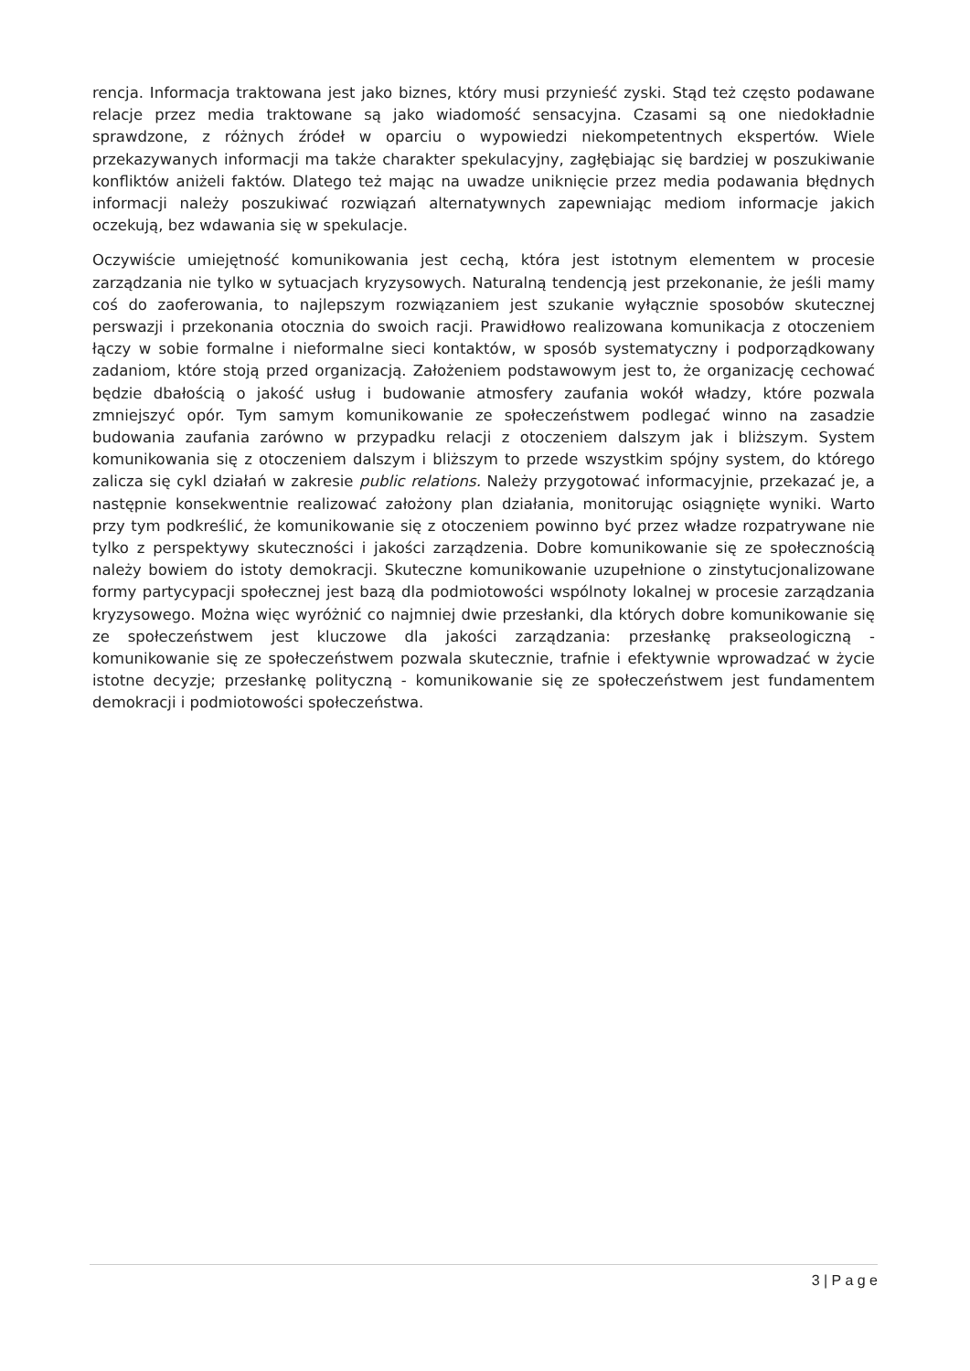rencja. Informacja traktowana jest jako biznes, który musi przynieść zyski. Stąd też często podawane relacje przez media traktowane są jako wiadomość sensacyjna. Czasami są one niedokładnie sprawdzone, z różnych źródeł w oparciu o wypowiedzi niekompetentnych ekspertów. Wiele przekazywanych informacji ma także charakter spekulacyjny, zagłębiając się bardziej w poszukiwanie konfliktów aniżeli faktów. Dlatego też mając na uwadze uniknięcie przez media podawania błędnych informacji należy poszukiwać rozwiązań alternatywnych zapewniając mediom informacje jakich oczekują, bez wdawania się w spekulacje.
Oczywiście umiejętność komunikowania jest cechą, która jest istotnym elementem w procesie zarządzania nie tylko w sytuacjach kryzysowych. Naturalną tendencją jest przekonanie, że jeśli mamy coś do zaoferowania, to najlepszym rozwiązaniem jest szukanie wyłącznie sposobów skutecznej perswazji i przekonania otocznia do swoich racji. Prawidłowo realizowana komunikacja z otoczeniem łączy w sobie formalne i nieformalne sieci kontaktów, w sposób systematyczny i podporządkowany zadaniom, które stoją przed organizacją. Założeniem podstawowym jest to, że organizację cechować będzie dbałością o jakość usług i budowanie atmosfery zaufania wokół władzy, które pozwala zmniejszyć opór. Tym samym komunikowanie ze społeczeństwem podlegać winno na zasadzie budowania zaufania zarówno w przypadku relacji z otoczeniem dalszym jak i bliższym. System komunikowania się z otoczeniem dalszym i bliższym to przede wszystkim spójny system, do którego zalicza się cykl działań w zakresie public relations. Należy przygotować informacyjnie, przekazać je, a następnie konsekwentnie realizować założony plan działania, monitorując osiągnięte wyniki. Warto przy tym podkreślić, że komunikowanie się z otoczeniem powinno być przez władze rozpatrywane nie tylko z perspektywy skuteczności i jakości zarządzenia. Dobre komunikowanie się ze społecznością należy bowiem do istoty demokracji. Skuteczne komunikowanie uzupełnione o zinstytucjonalizowane formy partycypacji społecznej jest bazą dla podmiotowości wspólnoty lokalnej w procesie zarządzania kryzysowego. Można więc wyróżnić co najmniej dwie przesłanki, dla których dobre komunikowanie się ze społeczeństwem jest kluczowe dla jakości zarządzania: przesłankę prakseologiczną - komunikowanie się ze społeczeństwem pozwala skutecznie, trafnie i efektywnie wprowadzać w życie istotne decyzje; przesłankę polityczną - komunikowanie się ze społeczeństwem jest fundamentem demokracji i podmiotowości społeczeństwa.
3 | P a g e